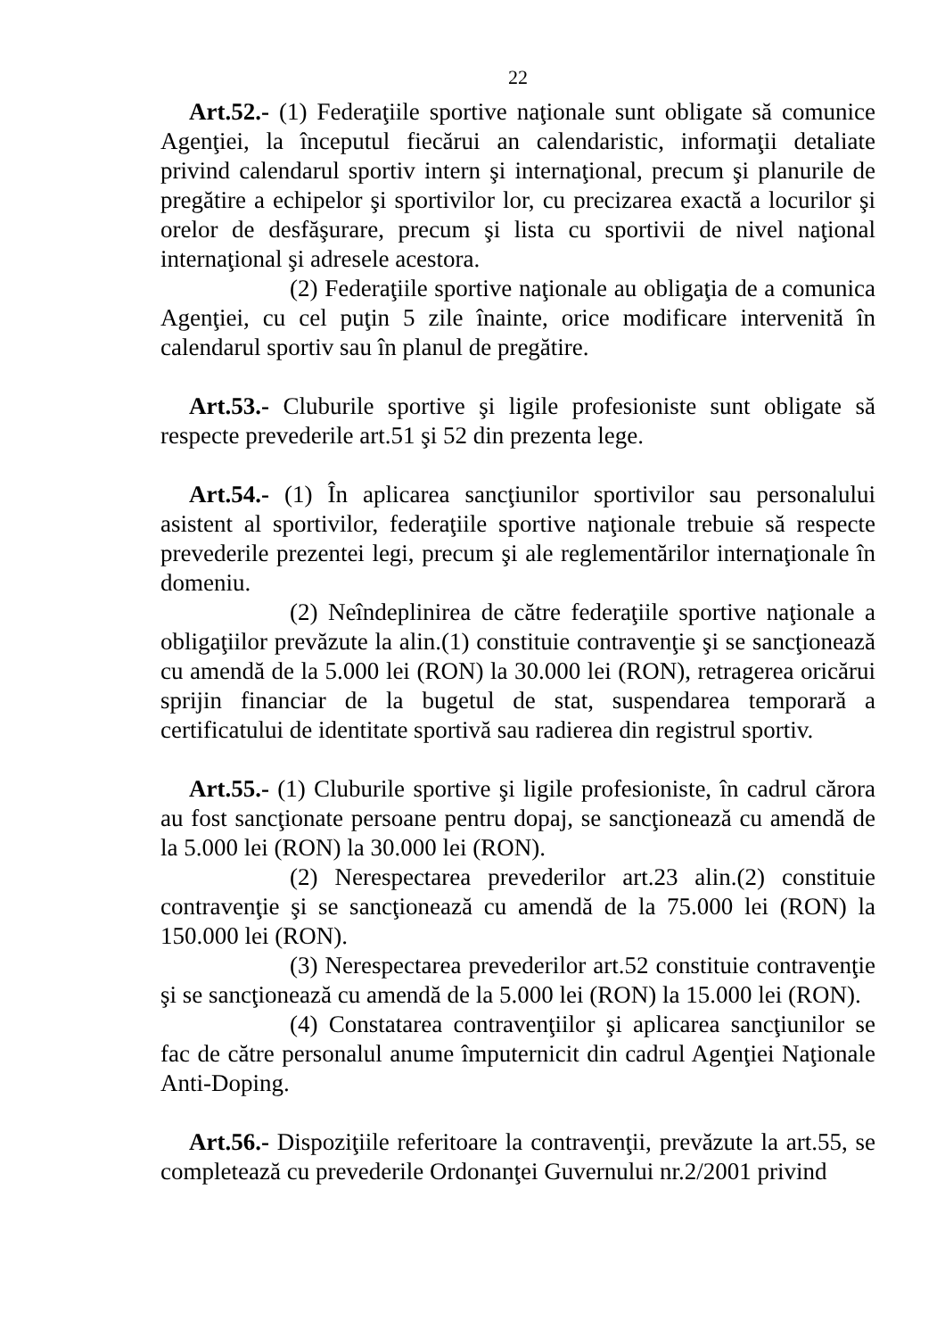22
Art.52.- (1) Federaţiile sportive naţionale sunt obligate să comunice Agenţiei, la începutul fiecărui an calendaristic, informaţii detaliate privind calendarul sportiv intern şi internaţional, precum şi planurile de pregătire a echipelor şi sportivilor lor, cu precizarea exactă a locurilor şi orelor de desfăşurare, precum şi lista cu sportivii de nivel naţional internaţional şi adresele acestora.
(2) Federaţiile sportive naţionale au obligaţia de a comunica Agenţiei, cu cel puţin 5 zile înainte, orice modificare intervenită în calendarul sportiv sau în planul de pregătire.
Art.53.- Cluburile sportive şi ligile profesioniste sunt obligate să respecte prevederile art.51 şi 52 din prezenta lege.
Art.54.- (1) În aplicarea sancţiunilor sportivilor sau personalului asistent al sportivilor, federaţiile sportive naţionale trebuie să respecte prevederile prezentei legi, precum şi ale reglementărilor internaţionale în domeniu.
(2) Neîndeplinirea de către federaţiile sportive naţionale a obligaţiilor prevăzute la alin.(1) constituie contravenţie şi se sancţionează cu amendă de la 5.000 lei (RON) la 30.000 lei (RON), retragerea oricărui sprijin financiar de la bugetul de stat, suspendarea temporară a certificatului de identitate sportivă sau radierea din registrul sportiv.
Art.55.- (1) Cluburile sportive şi ligile profesioniste, în cadrul cărora au fost sancţionate persoane pentru dopaj, se sancţionează cu amendă de la 5.000 lei (RON) la 30.000 lei (RON).
(2) Nerespectarea prevederilor art.23 alin.(2) constituie contravenţie şi se sancţionează cu amendă de la 75.000 lei (RON) la 150.000 lei (RON).
(3) Nerespectarea prevederilor art.52 constituie contravenţie şi se sancţionează cu amendă de la 5.000 lei (RON) la 15.000 lei (RON).
(4) Constatarea contravenţiilor şi aplicarea sancţiunilor se fac de către personalul anume împuternicit din cadrul Agenţiei Naţionale Anti-Doping.
Art.56.- Dispoziţiile referitoare la contravenţii, prevăzute la art.55, se completează cu prevederile Ordonanţei Guvernului nr.2/2001 privind